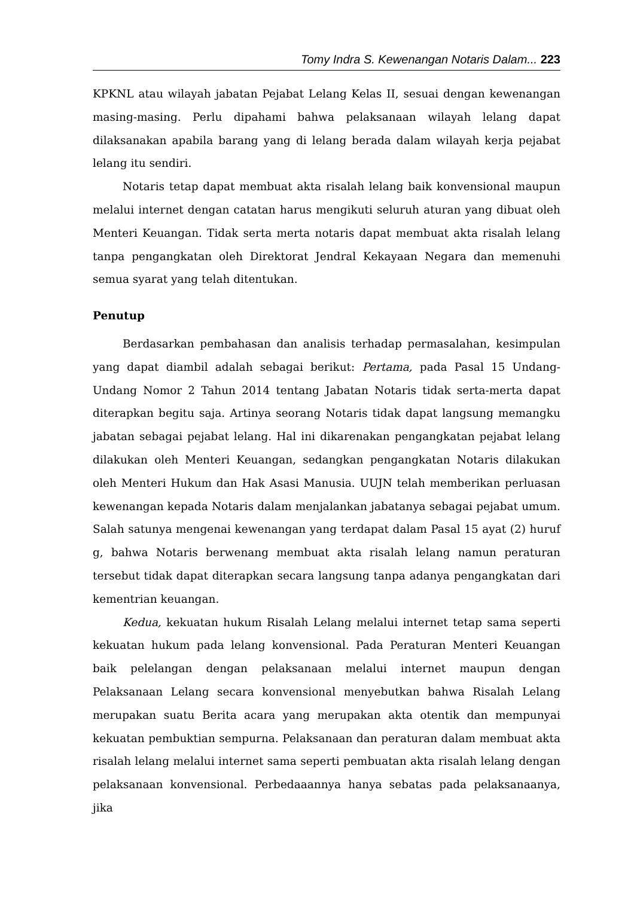Tomy Indra S. Kewenangan Notaris Dalam... 223
KPKNL atau wilayah jabatan Pejabat Lelang Kelas II, sesuai dengan kewenangan masing-masing. Perlu dipahami bahwa pelaksanaan wilayah lelang dapat dilaksanakan apabila barang yang di lelang berada dalam wilayah kerja pejabat lelang itu sendiri.
Notaris tetap dapat membuat akta risalah lelang baik konvensional maupun melalui internet dengan catatan harus mengikuti seluruh aturan yang dibuat oleh Menteri Keuangan. Tidak serta merta notaris dapat membuat akta risalah lelang tanpa pengangkatan oleh Direktorat Jendral Kekayaan Negara dan memenuhi semua syarat yang telah ditentukan.
Penutup
Berdasarkan pembahasan dan analisis terhadap permasalahan, kesimpulan yang dapat diambil adalah sebagai berikut: Pertama, pada Pasal 15 Undang-Undang Nomor 2 Tahun 2014 tentang Jabatan Notaris tidak serta-merta dapat diterapkan begitu saja. Artinya seorang Notaris tidak dapat langsung memangku jabatan sebagai pejabat lelang. Hal ini dikarenakan pengangkatan pejabat lelang dilakukan oleh Menteri Keuangan, sedangkan pengangkatan Notaris dilakukan oleh Menteri Hukum dan Hak Asasi Manusia. UUJN telah memberikan perluasan kewenangan kepada Notaris dalam menjalankan jabatanya sebagai pejabat umum. Salah satunya mengenai kewenangan yang terdapat dalam Pasal 15 ayat (2) huruf g, bahwa Notaris berwenang membuat akta risalah lelang namun peraturan tersebut tidak dapat diterapkan secara langsung tanpa adanya pengangkatan dari kementrian keuangan.
Kedua, kekuatan hukum Risalah Lelang melalui internet tetap sama seperti kekuatan hukum pada lelang konvensional. Pada Peraturan Menteri Keuangan baik pelelangan dengan pelaksanaan melalui internet maupun dengan Pelaksanaan Lelang secara konvensional menyebutkan bahwa Risalah Lelang merupakan suatu Berita acara yang merupakan akta otentik dan mempunyai kekuatan pembuktian sempurna. Pelaksanaan dan peraturan dalam membuat akta risalah lelang melalui internet sama seperti pembuatan akta risalah lelang dengan pelaksanaan konvensional. Perbedaaannya hanya sebatas pada pelaksanaanya, jika